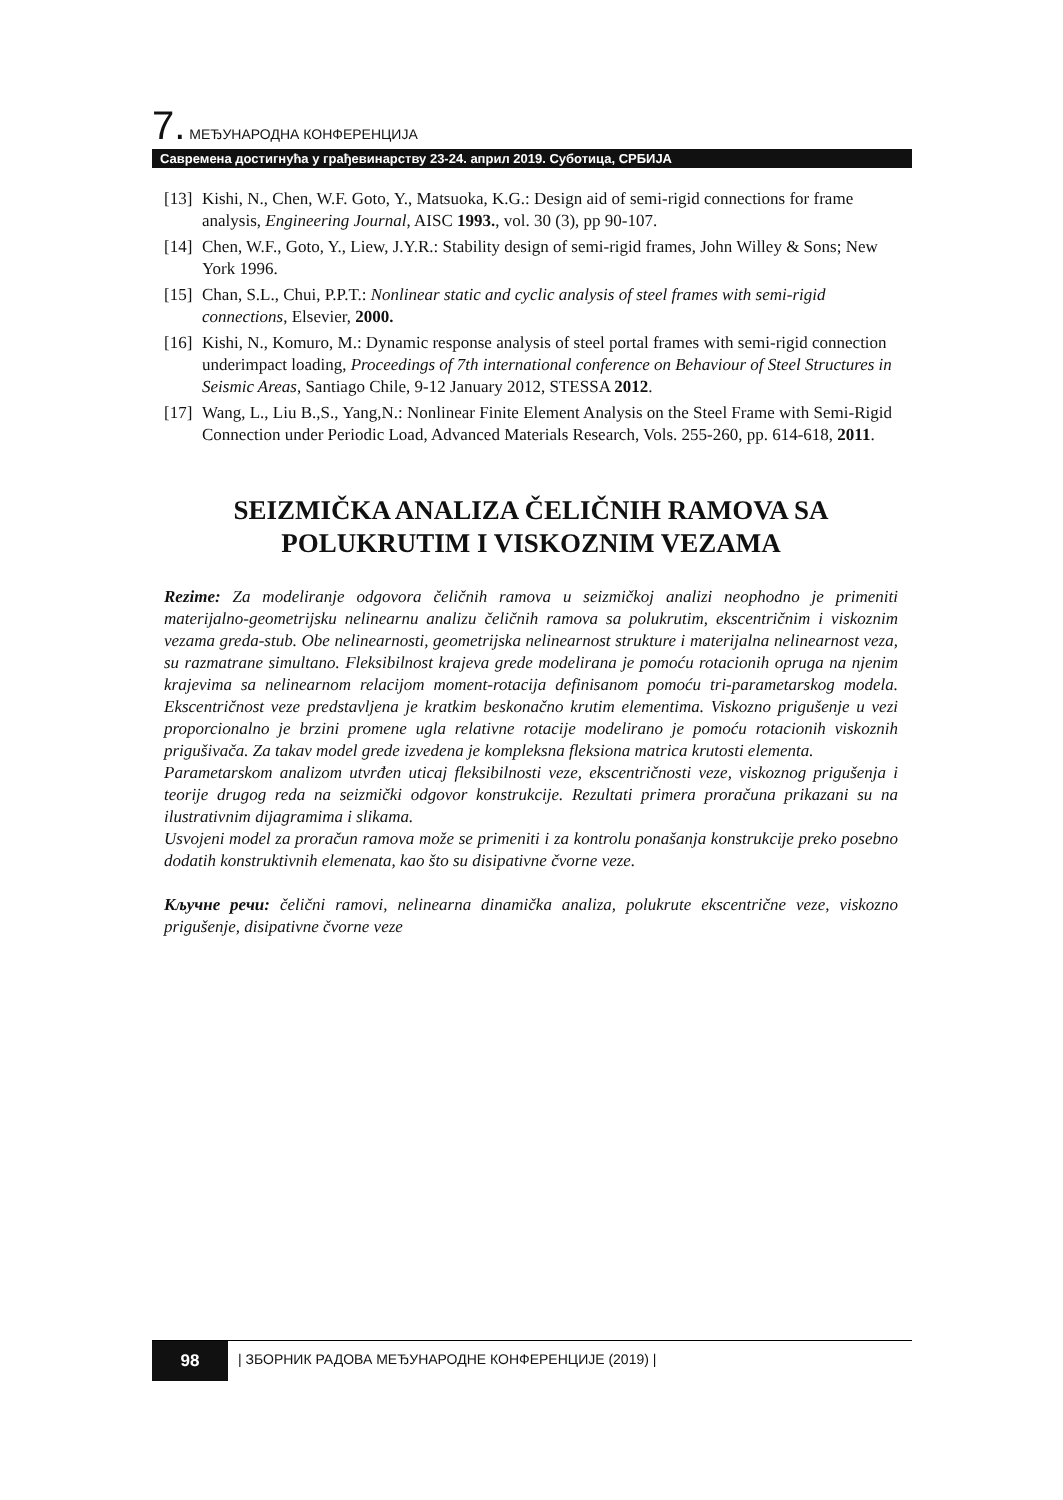7. МЕЂУНАРОДНА КОНФЕРЕНЦИЈА
Савремена достигнућа у грађевинарству 23-24. април 2019. Суботица, СРБИЈА
[13] Kishi, N., Chen, W.F. Goto, Y., Matsuoka, K.G.: Design aid of semi-rigid connections for frame analysis, Engineering Journal, AISC 1993., vol. 30 (3), pp 90-107.
[14] Chen, W.F., Goto, Y., Liew, J.Y.R.: Stability design of semi-rigid frames, John Willey & Sons; New York 1996.
[15] Chan, S.L., Chui, P.P.T.: Nonlinear static and cyclic analysis of steel frames with semi-rigid connections, Elsevier, 2000.
[16] Kishi, N., Komuro, M.: Dynamic response analysis of steel portal frames with semi-rigid connection underimpact loading, Proceedings of 7th international conference on Behaviour of Steel Structures in Seismic Areas, Santiago Chile, 9-12 January 2012, STESSA 2012.
[17] Wang, L., Liu B.,S., Yang,N.: Nonlinear Finite Element Analysis on the Steel Frame with Semi-Rigid Connection under Periodic Load, Advanced Materials Research, Vols. 255-260, pp. 614-618, 2011.
SEIZMIČKA ANALIZA ČELIČNIH RAMOVA SA POLUKRUTIM I VISKOZNIM VEZAMA
Rezime: Za modeliranje odgovora čeličnih ramova u seizmičkoj analizi neophodno je primeniti materijalno-geometrijsku nelinearnu analizu čeličnih ramova sa polukrutim, ekscentričnim i viskoznim vezama greda-stub. Obe nelinearnosti, geometrijska nelinearnost strukture i materijalna nelinearnost veza, su razmatrane simultano. Fleksibilnost krajeva grede modelirana je pomoću rotacionih opruga na njenim krajevima sa nelinearnom relacijom moment-rotacija definisanom pomoću tri-parametarskog modela. Ekscentričnost veze predstavljena je kratkim beskonačno krutim elementima. Viskozno prigušenje u vezi proporcionalno je brzini promene ugla relativne rotacije modelirano je pomoću rotacionih viskoznih prigušivača. Za takav model grede izvedena je kompleksna fleksiona matrica krutosti elementa.
Parametarskom analizom utvrđen uticaj fleksibilnosti veze, ekscentričnosti veze, viskoznog prigušenja i teorije drugog reda na seizmički odgovor konstrukcije. Rezultati primera proračuna prikazani su na ilustrativnim dijagramima i slikama.
Usvojeni model za proračun ramova može se primeniti i za kontrolu ponašanja konstrukcije preko posebno dodatih konstruktivnih elemenata, kao što su disipativne čvorne veze.
Кључне речи: čelični ramovi, nelinearna dinamička analiza, polukrute ekscentrične veze, viskozno prigušenje, disipativne čvorne veze
98
| ЗБОРНИК РАДОВА МЕЂУНАРОДНЕ КОНФЕРЕНЦИЈЕ (2019) |